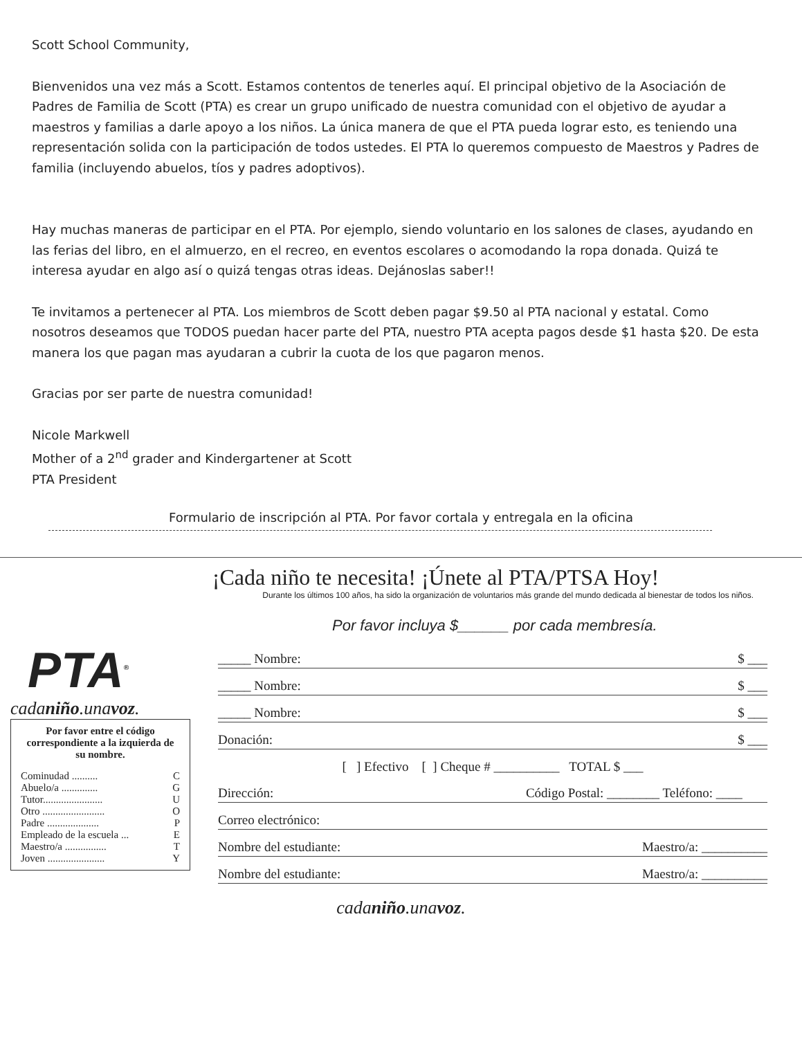Scott School Community,
Bienvenidos una vez más a Scott. Estamos contentos de tenerles aquí. El principal objetivo de la Asociación de Padres de Familia de Scott (PTA) es crear un grupo unificado de nuestra comunidad con el objetivo de ayudar a maestros y familias a darle apoyo a los niños. La única manera de que el PTA pueda lograr esto, es teniendo una representación solida con la participación de todos ustedes. El PTA lo queremos compuesto de Maestros y Padres de familia (incluyendo abuelos, tíos y padres adoptivos).
Hay muchas maneras de participar en el PTA. Por ejemplo, siendo voluntario en los salones de clases, ayudando en las ferias del libro, en el almuerzo, en el recreo, en eventos escolares o acomodando la ropa donada. Quizá te interesa ayudar en algo así o quizá tengas otras ideas. Dejánoslas saber!!
Te invitamos a pertenecer al PTA. Los miembros de Scott deben pagar $9.50 al PTA nacional y estatal. Como nosotros deseamos que TODOS puedan hacer parte del PTA, nuestro PTA acepta pagos desde $1 hasta $20. De esta manera los que pagan mas ayudaran a cubrir la cuota de los que pagaron menos.
Gracias por ser parte de nuestra comunidad!
Nicole Markwell
Mother of a 2<sup>nd</sup> grader and Kindergartener at Scott
PTA President
Formulario de inscripción al PTA. Por favor cortala y entregala en la oficina
¡Cada niño te necesita! ¡Únete al PTA/PTSA Hoy!
Durante los últimos 100 años, ha sido la organización de voluntarios más grande del mundo dedicada al bienestar de todos los niños.
Por favor incluya $______ por cada membresía.
PTA<sup>®</sup>
cadaniño.unavoz.
Por favor entre el código correspondiente a la izquierda de su nombre.
Cominudad .......... C
Abuelo/a .............. G
Tutor....................... U
Otro ........................ O
Padre .................... P
Empleado de la escuela ... E
Maestro/a ................ T
Joven ...................... Y
_____ Nombre: $ ___
_____ Nombre: $ ___
_____ Nombre: $ ___
Donación: $ ___
[ ] Efectivo [ ] Cheque # __________ TOTAL $ ___
Dirección: Código Postal: ________ Teléfono: ____
Correo electrónico:
Nombre del estudiante: Maestro/a: __________
Nombre del estudiante: Maestro/a: __________
cadaniño.unavoz.